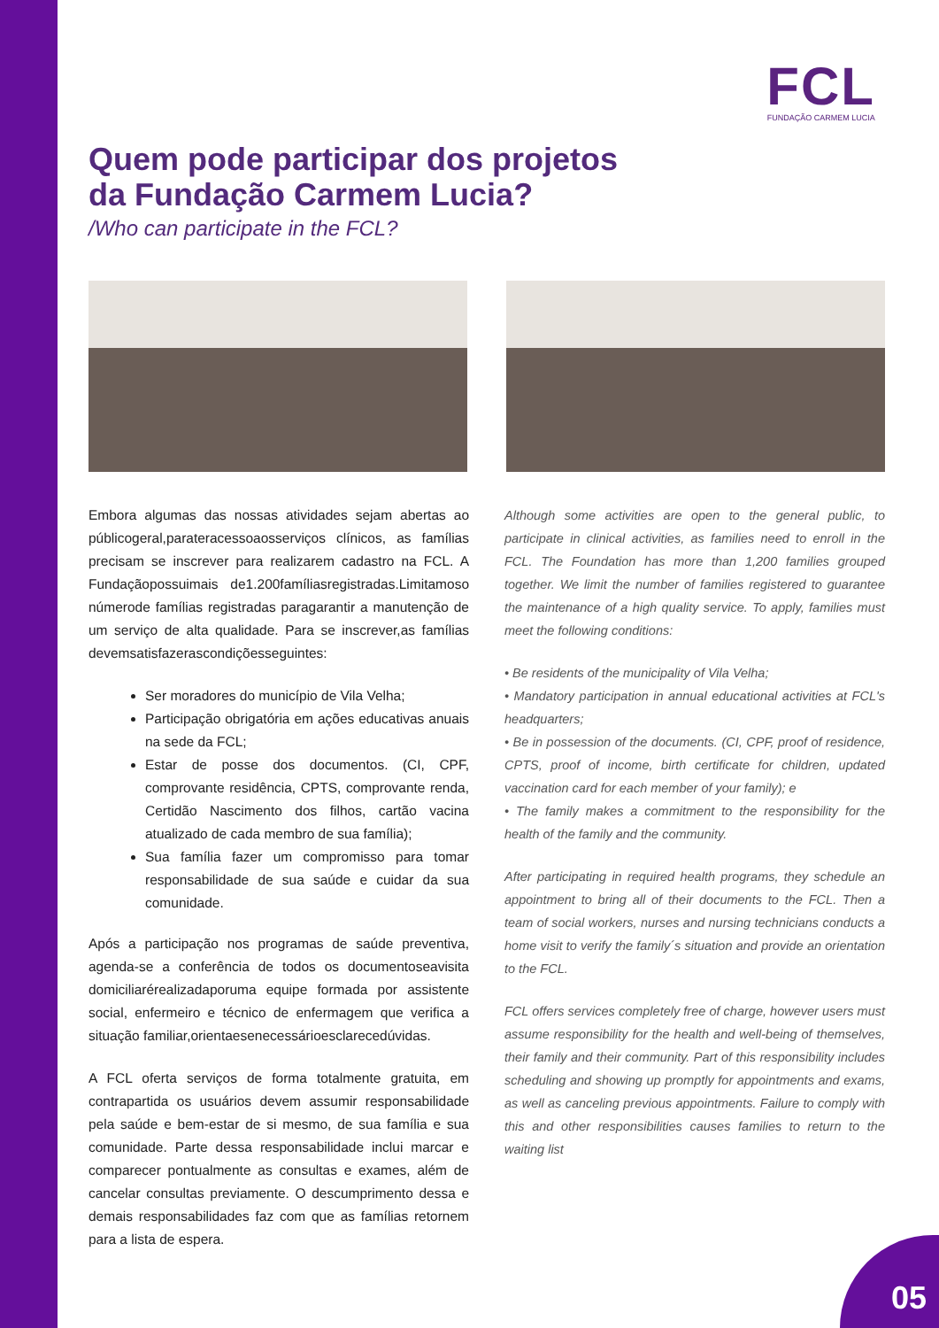FCL
FUNDAÇÃO CARMEM LUCIA
Quem pode participar dos projetos
da Fundação Carmem Lucia?
/Who can participate in the FCL?
Embora algumas das nossas atividades sejam abertas ao públicogeral,parateracessoaosserviços clínicos, as famílias precisam se inscrever para realizarem cadastro na FCL. A Fundaçãopossuimais de1.200famíliasregistradas.Limitamoso númerode famílias registradas paragarantir a manutenção de um serviço de alta qualidade. Para se inscrever,as famílias devemsatisfazerascondiçõesseguintes:
Ser moradores do município de Vila Velha;
Participação obrigatória em ações educativas anuais na sede da FCL;
Estar de posse dos documentos. (CI, CPF, comprovante residência, CPTS, comprovante renda, Certidão Nascimento dos filhos, cartão vacina atualizado de cada membro de sua família);
Sua família fazer um compromisso para tomar responsabilidade de sua saúde e cuidar da sua comunidade.
Após a participação nos programas de saúde preventiva, agenda-se a conferência de todos os documentoseavisita domiciliarérealizadaporuma equipe formada por assistente social, enfermeiro e técnico de enfermagem que verifica a situação familiar,orientaesenecessárioesclarecedúvidas.
A FCL oferta serviços de forma totalmente gratuita, em contrapartida os usuários devem assumir responsabilidade pela saúde e bem-estar de si mesmo, de sua família e sua comunidade. Parte dessa responsabilidade inclui marcar e comparecer pontualmente as consultas e exames, além de cancelar consultas previamente. O descumprimento dessa e demais responsabilidades faz com que as famílias retornem para a lista de espera.
Although some activities are open to the general public, to participate in clinical activities, as families need to enroll in the FCL. The Foundation has more than 1,200 families grouped together. We limit the number of families registered to guarantee the maintenance of a high quality service. To apply, families must meet the following conditions:
• Be residents of the municipality of Vila Velha;
• Mandatory participation in annual educational activities at FCL's headquarters;
• Be in possession of the documents. (CI, CPF, proof of residence, CPTS, proof of income, birth certificate for children, updated vaccination card for each member of your family); e
• The family makes a commitment to the responsibility for the health of the family and the community.
After participating in required health programs, they schedule an appointment to bring all of their documents to the FCL. Then a team of social workers, nurses and nursing technicians conducts a home visit to verify the family´s situation and provide an orientation to the FCL.
FCL offers services completely free of charge, however users must assume responsibility for the health and well-being of themselves, their family and their community. Part of this responsibility includes scheduling and showing up promptly for appointments and exams, as well as canceling previous appointments. Failure to comply with this and other responsibilities causes families to return to the waiting list
05